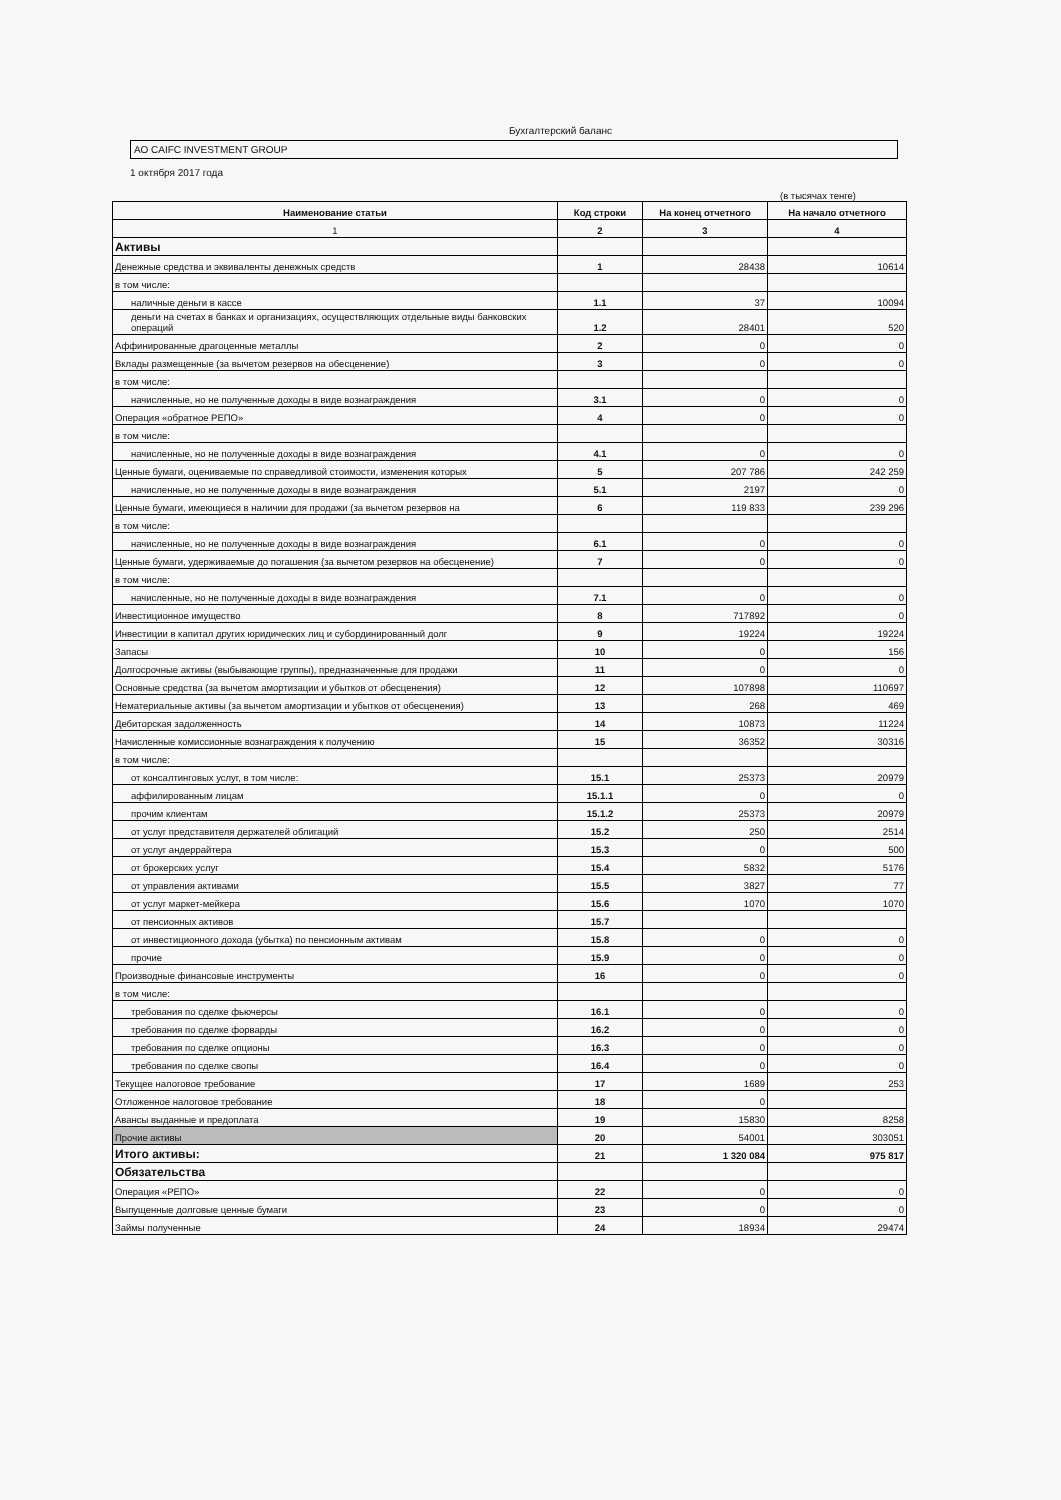Бухгалтерский баланс
АО CAIFC INVESTMENT GROUP
1 октября 2017 года
(в тысячах тенге)
| Наименование статьи | Код строки | На конец отчетного | На начало отчетного |
| --- | --- | --- | --- |
| 1 | 2 | 3 | 4 |
| Активы | | | |
| Денежные средства и эквиваленты денежных средств | 1 | 28438 | 10614 |
| в том числе: | | | |
| наличные деньги в кассе | 1.1 | 37 | 10094 |
| деньги на счетах в банках и организациях, осуществляющих отдельные виды банковских операций | 1.2 | 28401 | 520 |
| Аффинированные драгоценные металлы | 2 | 0 | 0 |
| Вклады размещенные (за вычетом резервов на обесценение) | 3 | 0 | 0 |
| в том числе: | | | |
| начисленные, но не полученные доходы в виде вознаграждения | 3.1 | 0 | 0 |
| Операция «обратное РЕПО» | 4 | 0 | 0 |
| в том числе: | | | |
| начисленные, но не полученные доходы в виде вознаграждения | 4.1 | 0 | 0 |
| Ценные бумаги, оцениваемые по справедливой стоимости, изменения которых | 5 | 207 786 | 242 259 |
| начисленные, но не полученные доходы в виде вознаграждения | 5.1 | 2197 | 0 |
| Ценные бумаги, имеющиеся в наличии для продажи (за вычетом резервов на | 6 | 119 833 | 239 296 |
| в том числе: | | | |
| начисленные, но не полученные доходы в виде вознаграждения | 6.1 | 0 | 0 |
| Ценные бумаги, удерживаемые до погашения (за вычетом резервов на обесценение) | 7 | 0 | 0 |
| в том числе: | | | |
| начисленные, но не полученные доходы в виде вознаграждения | 7.1 | 0 | 0 |
| Инвестиционное имущество | 8 | 717892 | 0 |
| Инвестиции в капитал других юридических лиц и субординированный долг | 9 | 19224 | 19224 |
| Запасы | 10 | 0 | 156 |
| Долгосрочные активы (выбывающие группы), предназначенные для продажи | 11 | 0 | 0 |
| Основные средства (за вычетом амортизации и убытков от обесценения) | 12 | 107898 | 110697 |
| Нематериальные активы (за вычетом амортизации и убытков от обесценения) | 13 | 268 | 469 |
| Дебиторская задолженность | 14 | 10873 | 11224 |
| Начисленные комиссионные вознаграждения к получению | 15 | 36352 | 30316 |
| в том числе: | | | |
| от консалтинговых услуг, в том числе: | 15.1 | 25373 | 20979 |
| аффилированным лицам | 15.1.1 | 0 | 0 |
| прочим клиентам | 15.1.2 | 25373 | 20979 |
| от услуг представителя держателей облигаций | 15.2 | 250 | 2514 |
| от услуг андеррайтера | 15.3 | 0 | 500 |
| от брокерских услуг | 15.4 | 5832 | 5176 |
| от управления активами | 15.5 | 3827 | 77 |
| от услуг маркет-мейкера | 15.6 | 1070 | 1070 |
| от пенсионных активов | 15.7 | | |
| от инвестиционного дохода (убытка) по пенсионным активам | 15.8 | 0 | 0 |
| прочие | 15.9 | 0 | 0 |
| Производные финансовые инструменты | 16 | 0 | 0 |
| в том числе: | | | |
| требования по сделке фьючерсы | 16.1 | 0 | 0 |
| требования по сделке форварды | 16.2 | 0 | 0 |
| требования по сделке опционы | 16.3 | 0 | 0 |
| требования по сделке свопы | 16.4 | 0 | 0 |
| Текущее налоговое требование | 17 | 1689 | 253 |
| Отложенное налоговое требование | 18 | 0 | |
| Авансы выданные и предоплата | 19 | 15830 | 8258 |
| Прочие активы | 20 | 54001 | 303051 |
| Итого активы: | 21 | 1 320 084 | 975 817 |
| Обязательства | | | |
| Операция «РЕПО» | 22 | 0 | 0 |
| Выпущенные долговые ценные бумаги | 23 | 0 | 0 |
| Займы полученные | 24 | 18934 | 29474 |